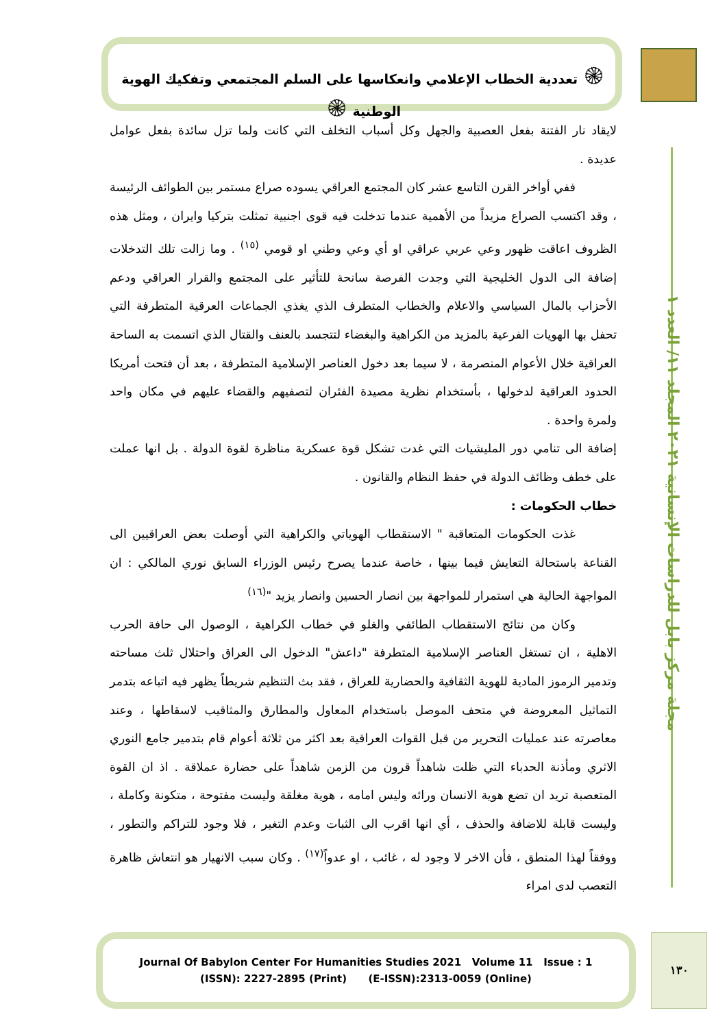۞ تعددية الخطاب الإعلامي وانعكاسها على السلم المجتمعي وتفكيك الهوية الوطنية ۞
مجلة مركز بابل للدراسات الإنسانية ٢٠٢١ المجلد ١١/ العدد ١
لايقاد نار الفتنة بفعل العصبية والجهل وكل أسباب التخلف التي كانت ولما تزل سائدة بفعل عوامل عديدة .
ففي أواخر القرن التاسع عشر كان المجتمع العراقي يسوده صراع مستمر بين الطوائف الرئيسة ، وقد اكتسب الصراع مزيداً من الأهمية عندما تدخلت فيه قوى اجنبية تمثلت بتركيا وايران ، ومثل هذه الظروف اعاقت ظهور وعي عربي عراقي او أي وعي وطني او قومي <sup>(١٥)</sup> . وما زالت تلك التدخلات إضافة الى الدول الخليجية التي وجدت الفرصة سانحة للتأثير على المجتمع والقرار العراقي ودعم الأحزاب بالمال السياسي والاعلام والخطاب المتطرف الذي يغذي الجماعات العرقية المتطرفة التي تحفل بها الهويات الفرعية بالمزيد من الكراهية والبغضاء لتتجسد بالعنف والقتال الذي اتسمت به الساحة العراقية خلال الأعوام المنصرمة ، لا سيما بعد دخول العناصر الإسلامية المتطرفة ، بعد أن فتحت أمريكا الحدود العراقية لدخولها ، بأستخدام نظرية مصيدة الفئران لتصفيهم والقضاء عليهم في مكان واحد ولمرة واحدة .
إضافة الى تنامي دور المليشيات التي غدت تشكل قوة عسكرية مناظرة لقوة الدولة . بل انها عملت على خطف وظائف الدولة في حفظ النظام والقانون .
خطاب الحكومات :
غذت الحكومات المتعاقبة " الاستقطاب الهوياتي والكراهية التي أوصلت بعض العراقيين الى القناعة باستحالة التعايش فيما بينها ، خاصة عندما يصرح رئيس الوزراء السابق نوري المالكي : ان المواجهة الحالية هي استمرار للمواجهة بين انصار الحسين وانصار يزيد "<sup>(١٦)</sup>
وكان من نتائج الاستقطاب الطائفي والغلو في خطاب الكراهية ، الوصول الى حافة الحرب الاهلية ، ان تستغل العناصر الإسلامية المتطرفة "داعش" الدخول الى العراق واحتلال ثلث مساحته وتدمير الرموز المادية للهوية الثقافية والحضارية للعراق ، فقد بث التنظيم شريطاً يظهر فيه اتباعه بتدمر التماثيل المعروضة في متحف الموصل باستخدام المعاول والمطارق والمثاقيب لاسقاطها ، وعند معاصرته عند عمليات التحرير من قبل القوات العراقية بعد اكثر من ثلاثة أعوام قام بتدمير جامع النوري الاثري ومأذنة الحدباء التي ظلت شاهداً قرون من الزمن شاهداً على حضارة عملاقة . اذ ان القوة المتعصبة تريد ان تضع هوية الانسان ورائه وليس امامه ، هوية مغلقة وليست مفتوحة ، متكونة وكاملة ، وليست قابلة للاضافة والحذف ، أي انها اقرب الى الثبات وعدم التغير ، فلا وجود للتراكم والتطور ، ووفقاً لهذا المنطق ، فأن الاخر لا وجود له ، غائب ، او عدواً<sup>(١٧)</sup> . وكان سبب الانهيار هو انتعاش ظاهرة التعصب لدى امراء
Journal Of Babylon Center For Humanities Studies 2021 Volume 11 Issue : 1
(ISSN): 2227-2895 (Print) (E-ISSN):2313-0059 (Online)
١٣٠